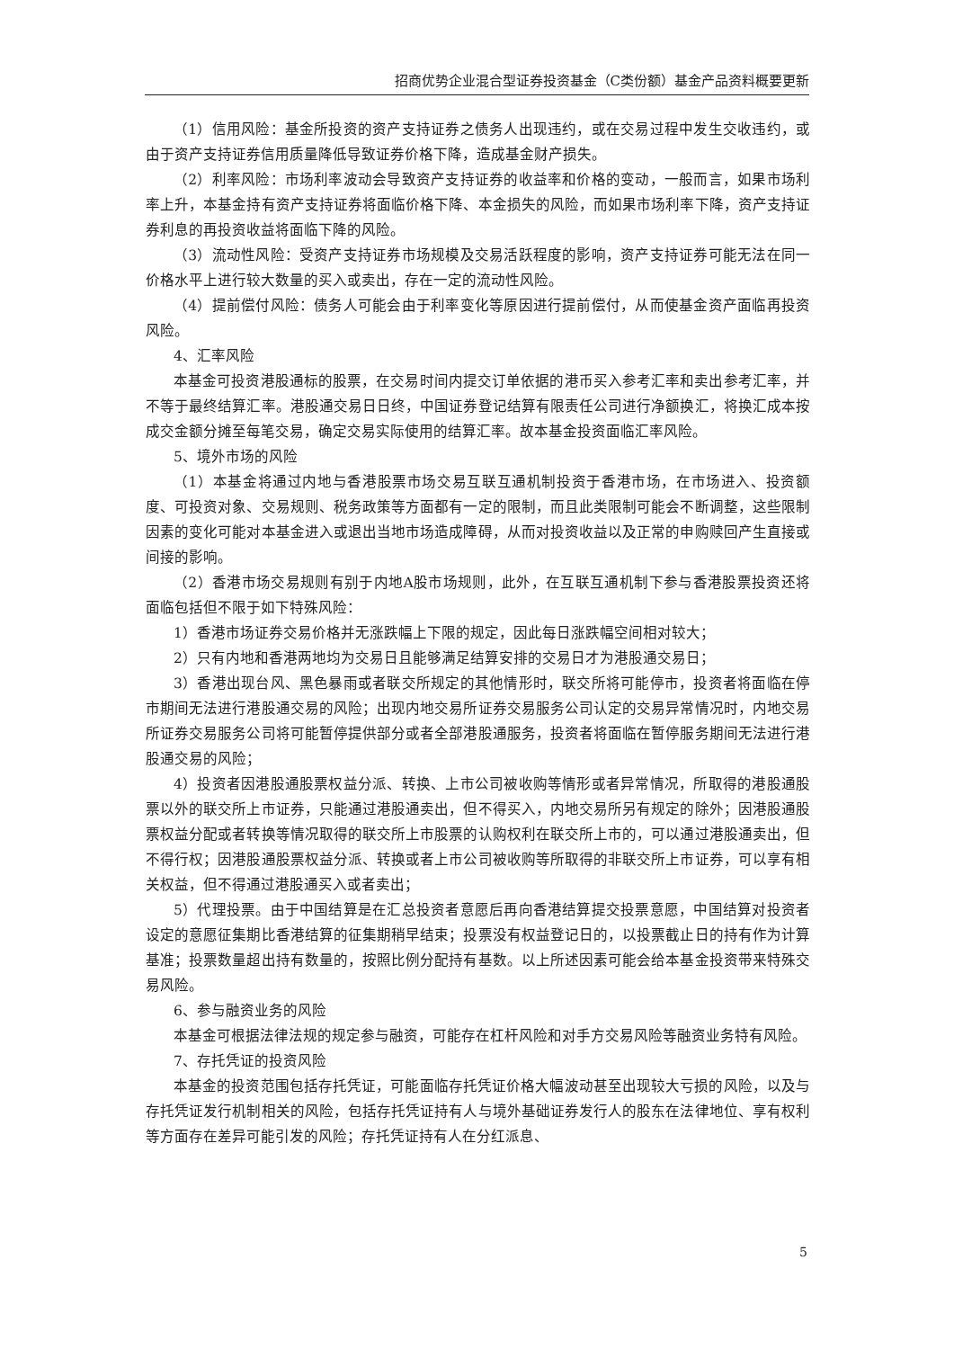招商优势企业混合型证券投资基金（C类份额）基金产品资料概要更新
（1）信用风险：基金所投资的资产支持证券之债务人出现违约，或在交易过程中发生交收违约，或由于资产支持证券信用质量降低导致证券价格下降，造成基金财产损失。
（2）利率风险：市场利率波动会导致资产支持证券的收益率和价格的变动，一般而言，如果市场利率上升，本基金持有资产支持证券将面临价格下降、本金损失的风险，而如果市场利率下降，资产支持证券利息的再投资收益将面临下降的风险。
（3）流动性风险：受资产支持证券市场规模及交易活跃程度的影响，资产支持证券可能无法在同一价格水平上进行较大数量的买入或卖出，存在一定的流动性风险。
（4）提前偿付风险：债务人可能会由于利率变化等原因进行提前偿付，从而使基金资产面临再投资风险。
4、汇率风险
本基金可投资港股通标的股票，在交易时间内提交订单依据的港币买入参考汇率和卖出参考汇率，并不等于最终结算汇率。港股通交易日日终，中国证券登记结算有限责任公司进行净额换汇，将换汇成本按成交金额分摊至每笔交易，确定交易实际使用的结算汇率。故本基金投资面临汇率风险。
5、境外市场的风险
（1）本基金将通过内地与香港股票市场交易互联互通机制投资于香港市场，在市场进入、投资额度、可投资对象、交易规则、税务政策等方面都有一定的限制，而且此类限制可能会不断调整，这些限制因素的变化可能对本基金进入或退出当地市场造成障碍，从而对投资收益以及正常的申购赎回产生直接或间接的影响。
（2）香港市场交易规则有别于内地A股市场规则，此外，在互联互通机制下参与香港股票投资还将面临包括但不限于如下特殊风险：
1）香港市场证券交易价格并无涨跌幅上下限的规定，因此每日涨跌幅空间相对较大；
2）只有内地和香港两地均为交易日且能够满足结算安排的交易日才为港股通交易日；
3）香港出现台风、黑色暴雨或者联交所规定的其他情形时，联交所将可能停市，投资者将面临在停市期间无法进行港股通交易的风险；出现内地交易所证券交易服务公司认定的交易异常情况时，内地交易所证券交易服务公司将可能暂停提供部分或者全部港股通服务，投资者将面临在暂停服务期间无法进行港股通交易的风险；
4）投资者因港股通股票权益分派、转换、上市公司被收购等情形或者异常情况，所取得的港股通股票以外的联交所上市证券，只能通过港股通卖出，但不得买入，内地交易所另有规定的除外；因港股通股票权益分配或者转换等情况取得的联交所上市股票的认购权利在联交所上市的，可以通过港股通卖出，但不得行权；因港股通股票权益分派、转换或者上市公司被收购等所取得的非联交所上市证券，可以享有相关权益，但不得通过港股通买入或者卖出；
5）代理投票。由于中国结算是在汇总投资者意愿后再向香港结算提交投票意愿，中国结算对投资者设定的意愿征集期比香港结算的征集期稍早结束；投票没有权益登记日的，以投票截止日的持有作为计算基准；投票数量超出持有数量的，按照比例分配持有基数。以上所述因素可能会给本基金投资带来特殊交易风险。
6、参与融资业务的风险
本基金可根据法律法规的规定参与融资，可能存在杠杆风险和对手方交易风险等融资业务特有风险。
7、存托凭证的投资风险
本基金的投资范围包括存托凭证，可能面临存托凭证价格大幅波动甚至出现较大亏损的风险，以及与存托凭证发行机制相关的风险，包括存托凭证持有人与境外基础证券发行人的股东在法律地位、享有权利等方面存在差异可能引发的风险；存托凭证持有人在分红派息、
5